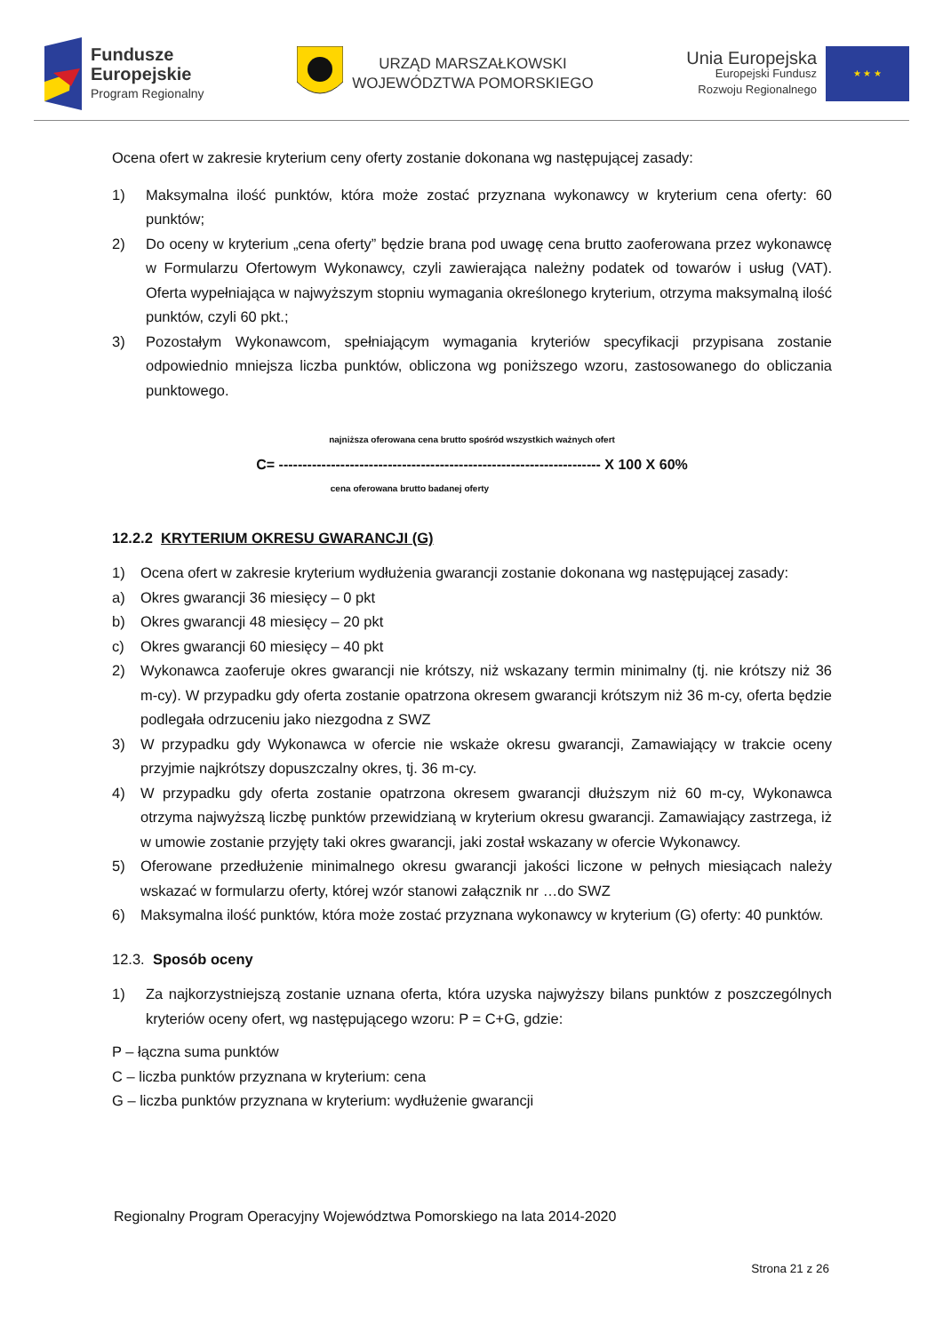Fundusze
Europejskie
Program Regionalny
URZĄD MARSZAŁKOWSKI
WOJEWÓDZTWA POMORSKIEGO
Unia Europejska
Europejski Fundusz
Rozwoju Regionalnego
★ ★ ★
Ocena ofert w zakresie kryterium ceny oferty zostanie dokonana wg następującej zasady:
1) Maksymalna ilość punktów, która może zostać przyznana wykonawcy w kryterium cena oferty: 60 punktów;
2) Do oceny w kryterium „cena oferty” będzie brana pod uwagę cena brutto zaoferowana przez wykonawcę w Formularzu Ofertowym Wykonawcy, czyli zawierająca należny podatek od towarów i usług (VAT). Oferta wypełniająca w najwyższym stopniu wymagania określonego kryterium, otrzyma maksymalną ilość punktów, czyli 60 pkt.;
3) Pozostałym Wykonawcom, spełniającym wymagania kryteriów specyfikacji przypisana zostanie odpowiednio mniejsza liczba punktów, obliczona wg poniższego wzoru, zastosowanego do obliczania punktowego.
najniższa oferowana cena brutto spośród wszystkich ważnych ofert
C= -------------------------------------------------------------------- X 100 X 60%
cena oferowana brutto badanej oferty
12.2.2 KRYTERIUM OKRESU GWARANCJI (G)
1) Ocena ofert w zakresie kryterium wydłużenia gwarancji zostanie dokonana wg następującej zasady:
a) Okres gwarancji 36 miesięcy – 0 pkt
b) Okres gwarancji 48 miesięcy – 20 pkt
c) Okres gwarancji 60 miesięcy – 40 pkt
2) Wykonawca zaoferuje okres gwarancji nie krótszy, niż wskazany termin minimalny (tj. nie krótszy niż 36 m-cy). W przypadku gdy oferta zostanie opatrzona okresem gwarancji krótszym niż 36 m-cy, oferta będzie podlegała odrzuceniu jako niezgodna z SWZ
3) W przypadku gdy Wykonawca w ofercie nie wskaże okresu gwarancji, Zamawiający w trakcie oceny przyjmie najkrótszy dopuszczalny okres, tj. 36 m-cy.
4) W przypadku gdy oferta zostanie opatrzona okresem gwarancji dłuższym niż 60 m-cy, Wykonawca otrzyma najwyższą liczbę punktów przewidzianą w kryterium okresu gwarancji. Zamawiający zastrzega, iż w umowie zostanie przyjęty taki okres gwarancji, jaki został wskazany w ofercie Wykonawcy.
5) Oferowane przedłużenie minimalnego okresu gwarancji jakości liczone w pełnych miesiącach należy wskazać w formularzu oferty, której wzór stanowi załącznik nr …do SWZ
6) Maksymalna ilość punktów, która może zostać przyznana wykonawcy w kryterium (G) oferty: 40 punktów.
12.3. Sposób oceny
1) Za najkorzystniejszą zostanie uznana oferta, która uzyska najwyższy bilans punktów z poszczególnych kryteriów oceny ofert, wg następującego wzoru: P = C+G, gdzie:
P – łączna suma punktów
C – liczba punktów przyznana w kryterium: cena
G – liczba punktów przyznana w kryterium: wydłużenie gwarancji
Regionalny Program Operacyjny Województwa Pomorskiego na lata 2014-2020
Strona 21 z 26